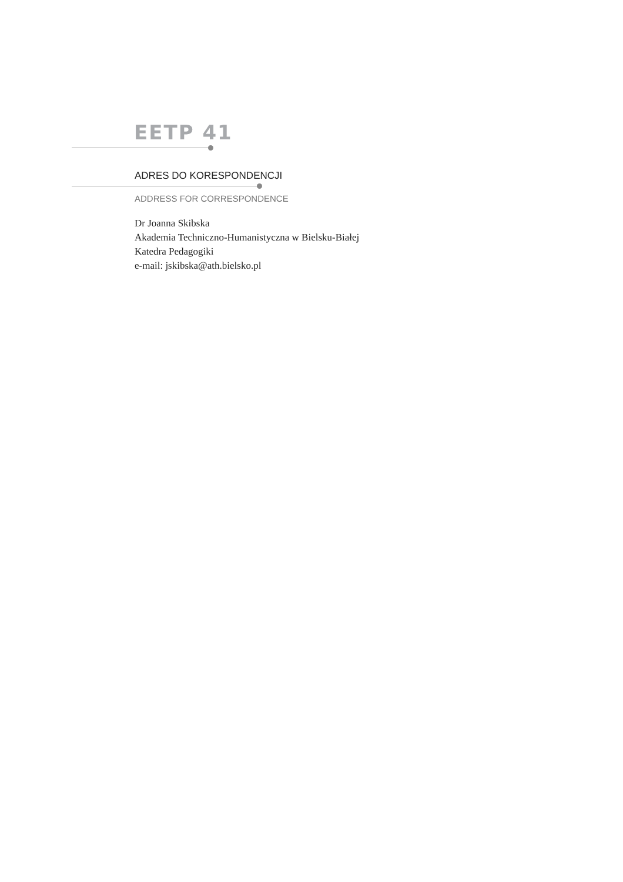EETP 41
ADRES DO KORESPONDENCJI
ADDRESS FOR CORRESPONDENCE
Dr Joanna Skibska
Akademia Techniczno-Humanistyczna w Bielsku-Białej
Katedra Pedagogiki
e-mail: jskibska@ath.bielsko.pl